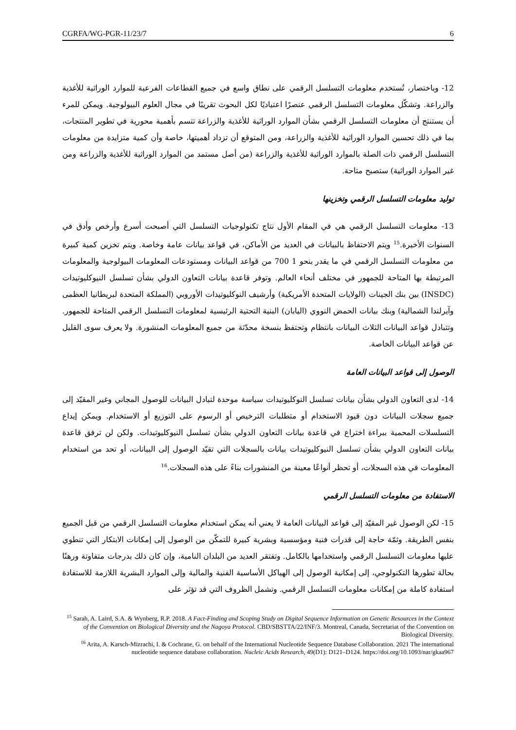CGRFA/WG-PGR-11/23/7 6
12- وباختصار، تُستخدم معلومات التسلسل الرقمي على نطاق واسع في جميع القطاعات الفرعية للموارد الوراثية للأغذية والزراعة. وتشكّل معلومات التسلسل الرقمي عنصرًا اعتياديًا لكل البحوث تقريبًا في مجال العلوم البيولوجية. ويمكن للمرء أن يستنتج أن معلومات التسلسل الرقمي بشأن الموارد الوراثية للأغذية والزراعة تتسم بأهمية محورية في تطوير المنتجات، بما في ذلك تحسين الموارد الوراثية للأغذية والزراعة، ومن المتوقع أن تزداد أهميتها، خاصة وأن كمية متزايدة من معلومات التسلسل الرقمي ذات الصلة بالموارد الوراثية للأغذية والزراعة (من أصل مستمد من الموارد الوراثية للأغذية والزراعة ومن غير الموارد الوراثية) ستصبح متاحة.
توليد معلومات التسلسل الرقمي وتخزينها
13- معلومات التسلسل الرقمي هي في المقام الأول نتاج تكنولوجيات التسلسل التي أصبحت أسرع وأرخص وأدق في السنوات الأخيرة.<sup>15</sup> ويتم الاحتفاظ بالبيانات في العديد من الأماكن، في قواعد بيانات عامة وخاصة. ويتم تخزين كمية كبيرة من معلومات التسلسل الرقمي في ما يقدر بنحو 1 700 من قواعد البيانات ومستودعات المعلومات البيولوجية والمعلومات المرتبطة بها المتاحة للجمهور في مختلف أنحاء العالم. وتوفر قاعدة بيانات التعاون الدولي بشأن تسلسل النيوكليوتيدات (INSDC) بين بنك الجينات (الولايات المتحدة الأمريكية) وأرشيف النوكليوتيدات الأوروبي (المملكة المتحدة لبريطانيا العظمى وآيرلندا الشمالية) وبنك بيانات الحمض النووي (اليابان) البنية التحتية الرئيسية لمعلومات التسلسل الرقمي المتاحة للجمهور. وتتبادل قواعد البيانات الثلاث البيانات بانتظام وتحتفظ بنسخة محدّثة من جميع المعلومات المنشورة. ولا يعرف سوى القليل عن قواعد البيانات الخاصة.
الوصول إلى قواعد البيانات العامة
14- لدى التعاون الدولي بشأن بيانات تسلسل النوكليوتيدات سياسة موحدة لتبادل البيانات للوصول المجاني وغير المقيّد إلى جميع سجلات البيانات دون قيود الاستخدام أو متطلبات الترخيص أو الرسوم على التوزيع أو الاستخدام. ويمكن إيداع التسلسلات المحمية ببراءة اختراع في قاعدة بيانات التعاون الدولي بشأن تسلسل النيوكليوتيدات. ولكن لن ترفق قاعدة بيانات التعاون الدولي بشأن تسلسل النيوكليوتيدات بيانات بالسجلات التي تقيّد الوصول إلى البيانات، أو تحد من استخدام المعلومات في هذه السجلات، أو تحظر أنواعًا معينة من المنشورات بناءً على هذه السجلات.<sup>16</sup>
الاستفادة من معلومات التسلسل الرقمي
15- لكن الوصول غير المقيّد إلى قواعد البيانات العامة لا يعني أنه يمكن استخدام معلومات التسلسل الرقمي من قبل الجميع بنفس الطريقة. وثمّة حاجة إلى قدرات فنية ومؤسسية وبشرية كبيرة للتمكّن من الوصول إلى إمكانات الابتكار التي تنطوي عليها معلومات التسلسل الرقمي واستخدامها بالكامل. وتفتقر العديد من البلدان النامية، وإن كان ذلك بدرجات متفاوتة ورهنًا بحالة تطورها التكنولوجي، إلى إمكانية الوصول إلى الهياكل الأساسية الفنية والمالية وإلى الموارد البشرية اللازمة للاستفادة استفادة كاملة من إمكانات معلومات التسلسل الرقمي. وتشمل الظروف التي قد تؤثر على
<sup>15</sup> Sarah, A. Laird, S.A. & Wynberg, R.P. 2018. A Fact-Finding and Scoping Study on Digital Sequence Information on Genetic Resources in the Context of the Convention on Biological Diversity and the Nagoya Protocol. CBD/SBSTTA/22/INF/3. Montreal, Canada, Secretariat of the Convention on Biological Diversity.
<sup>16</sup> Arita, A. Karsch-Mizrachi, I. & Cochrane, G. on behalf of the International Nucleotide Sequence Database Collaboration. 2021 The international nucleotide sequence database collaboration. Nucleic Acids Research, 49(D1): D121–D124. https://doi.org/10.1093/nar/gkaa967